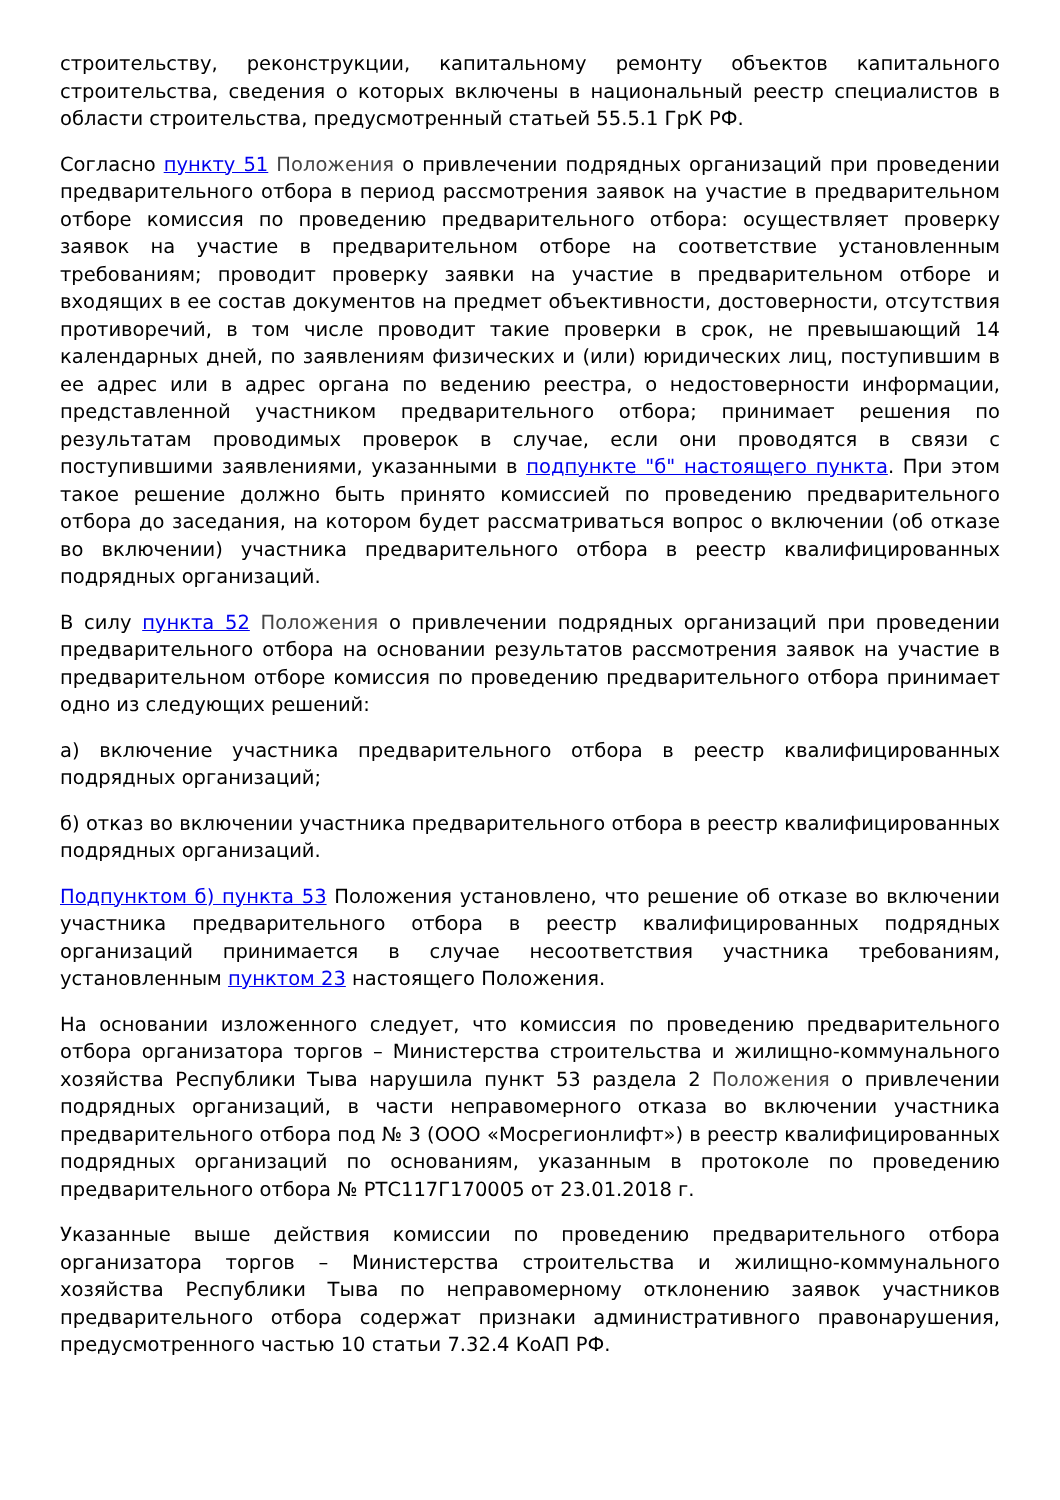строительству, реконструкции, капитальному ремонту объектов капитального строительства, сведения о которых включены в национальный реестр специалистов в области строительства, предусмотренный статьей 55.5.1 ГрК РФ.
Согласно пункту 51 Положения о привлечении подрядных организаций при проведении предварительного отбора в период рассмотрения заявок на участие в предварительном отборе комиссия по проведению предварительного отбора: осуществляет проверку заявок на участие в предварительном отборе на соответствие установленным требованиям; проводит проверку заявки на участие в предварительном отборе и входящих в ее состав документов на предмет объективности, достоверности, отсутствия противоречий, в том числе проводит такие проверки в срок, не превышающий 14 календарных дней, по заявлениям физических и (или) юридических лиц, поступившим в ее адрес или в адрес органа по ведению реестра, о недостоверности информации, представленной участником предварительного отбора; принимает решения по результатам проводимых проверок в случае, если они проводятся в связи с поступившими заявлениями, указанными в подпункте "б" настоящего пункта. При этом такое решение должно быть принято комиссией по проведению предварительного отбора до заседания, на котором будет рассматриваться вопрос о включении (об отказе во включении) участника предварительного отбора в реестр квалифицированных подрядных организаций.
В силу пункта 52 Положения о привлечении подрядных организаций при проведении предварительного отбора на основании результатов рассмотрения заявок на участие в предварительном отборе комиссия по проведению предварительного отбора принимает одно из следующих решений:
а) включение участника предварительного отбора в реестр квалифицированных подрядных организаций;
б) отказ во включении участника предварительного отбора в реестр квалифицированных подрядных организаций.
Подпунктом б) пункта 53 Положения установлено, что решение об отказе во включении участника предварительного отбора в реестр квалифицированных подрядных организаций принимается в случае несоответствия участника требованиям, установленным пунктом 23 настоящего Положения.
На основании изложенного следует, что комиссия по проведению предварительного отбора организатора торгов – Министерства строительства и жилищно-коммунального хозяйства Республики Тыва нарушила пункт 53 раздела 2 Положения о привлечении подрядных организаций, в части неправомерного отказа во включении участника предварительного отбора под № 3 (ООО «Мосрегионлифт») в реестр квалифицированных подрядных организаций по основаниям, указанным в протоколе по проведению предварительного отбора № РТС117Г170005 от 23.01.2018 г.
Указанные выше действия комиссии по проведению предварительного отбора организатора торгов – Министерства строительства и жилищно-коммунального хозяйства Республики Тыва по неправомерному отклонению заявок участников предварительного отбора содержат признаки административного правонарушения, предусмотренного частью 10 статьи 7.32.4 КоАП РФ.